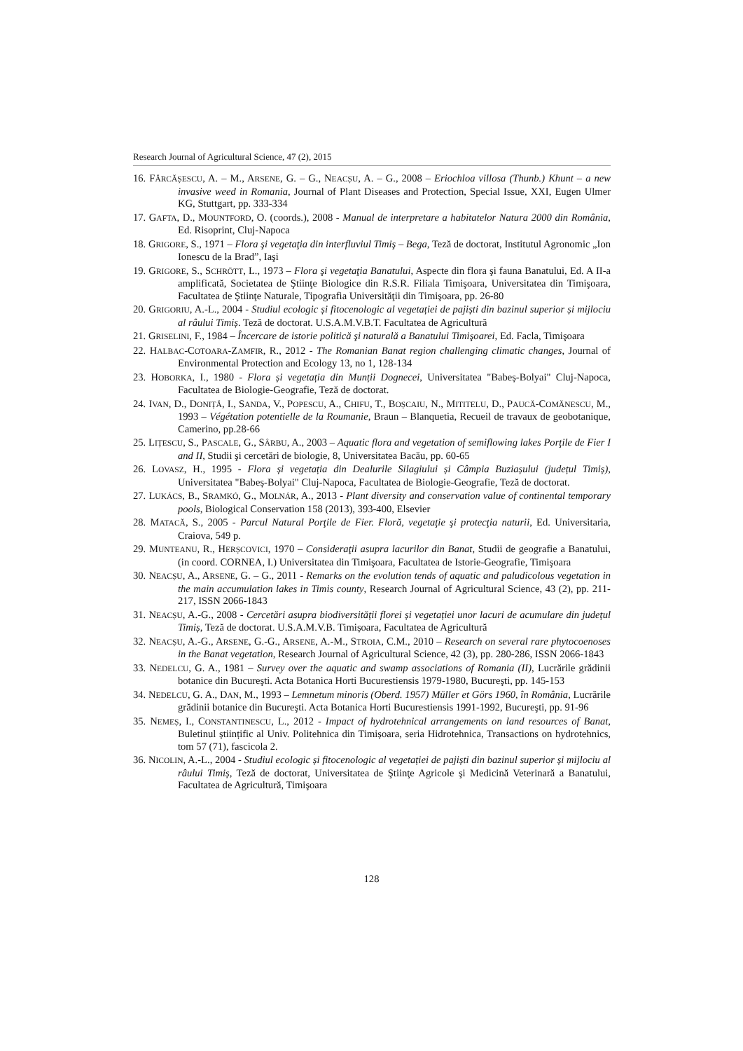Research Journal of Agricultural Science, 47 (2), 2015
16. FĂRCĂȘESCU, A. – M., ARSENE, G. – G., NEACȘU, A. – G., 2008 – Eriochloa villosa (Thunb.) Khunt – a new invasive weed in Romania, Journal of Plant Diseases and Protection, Special Issue, XXI, Eugen Ulmer KG, Stuttgart, pp. 333-334
17. GAFTA, D., MOUNTFORD, O. (coords.), 2008 - Manual de interpretare a habitatelor Natura 2000 din România, Ed. Risoprint, Cluj-Napoca
18. GRIGORE, S., 1971 – Flora şi vegetaţia din interfluviul Timiş – Bega, Teză de doctorat, Institutul Agronomic „Ion Ionescu de la Brad”, Iaşi
19. GRIGORE, S., SCHRÖTT, L., 1973 – Flora şi vegetaţia Banatului, Aspecte din flora şi fauna Banatului, Ed. A II-a amplificată, Societatea de Ştiinţe Biologice din R.S.R. Filiala Timişoara, Universitatea din Timişoara, Facultatea de Ştiinţe Naturale, Tipografia Universităţii din Timişoara, pp. 26-80
20. GRIGORIU, A.-L., 2004 - Studiul ecologic și fitocenologic al vegetației de pajiști din bazinul superior și mijlociu al râului Timiș. Teză de doctorat. U.S.A.M.V.B.T. Facultatea de Agricultură
21. GRISELINI, F., 1984 – Încercare de istorie politică şi naturală a Banatului Timişoarei, Ed. Facla, Timişoara
22. HALBAC-COTOARA-ZAMFIR, R., 2012 - The Romanian Banat region challenging climatic changes, Journal of Environmental Protection and Ecology 13, no 1, 128-134
23. HOBORKA, I., 1980 - Flora și vegetația din Munții Dognecei, Universitatea "Babeș-Bolyai" Cluj-Napoca, Facultatea de Biologie-Geografie, Teză de doctorat.
24. IVAN, D., DONIȚĂ, I., SANDA, V., POPESCU, A., CHIFU, T., BOȘCAIU, N., MITITELU, D., PAUCĂ-COMĂNESCU, M., 1993 – Végétation potentielle de la Roumanie, Braun – Blanquetia, Recueil de travaux de geobotanique, Camerino, pp.28-66
25. LIȚESCU, S., PASCALE, G., SÂRBU, A., 2003 – Aquatic flora and vegetation of semiflowing lakes Porţile de Fier I and II, Studii şi cercetări de biologie, 8, Universitatea Bacău, pp. 60-65
26. LOVASZ, H., 1995 - Flora și vegetația din Dealurile Silagiului și Câmpia Buziașului (județul Timiș), Universitatea "Babeș-Bolyai" Cluj-Napoca, Facultatea de Biologie-Geografie, Teză de doctorat.
27. LUKÁCS, B., SRAMKÓ, G., MOLNÁR, A., 2013 - Plant diversity and conservation value of continental temporary pools, Biological Conservation 158 (2013), 393-400, Elsevier
28. MATACĂ, S., 2005 - Parcul Natural Porţile de Fier. Floră, vegetaţie şi protecţia naturii, Ed. Universitaria, Craiova, 549 p.
29. MUNTEANU, R., HERȘCOVICI, 1970 – Consideraţii asupra lacurilor din Banat, Studii de geografie a Banatului, (in coord. CORNEA, I.) Universitatea din Timişoara, Facultatea de Istorie-Geografie, Timişoara
30. NEACȘU, A., ARSENE, G. – G., 2011 - Remarks on the evolution tends of aquatic and paludicolous vegetation in the main accumulation lakes in Timis county, Research Journal of Agricultural Science, 43 (2), pp. 211-217, ISSN 2066-1843
31. NEACȘU, A.-G., 2008 - Cercetări asupra biodiversității florei și vegetației unor lacuri de acumulare din județul Timiș, Teză de doctorat. U.S.A.M.V.B. Timișoara, Facultatea de Agricultură
32. NEACȘU, A.-G., ARSENE, G.-G., ARSENE, A.-M., STROIA, C.M., 2010 – Research on several rare phytocoenoses in the Banat vegetation, Research Journal of Agricultural Science, 42 (3), pp. 280-286, ISSN 2066-1843
33. NEDELCU, G. A., 1981 – Survey over the aquatic and swamp associations of Romania (II), Lucrările grădinii botanice din Bucureşti. Acta Botanica Horti Bucurestiensis 1979-1980, Bucureşti, pp. 145-153
34. NEDELCU, G. A., DAN, M., 1993 – Lemnetum minoris (Oberd. 1957) Müller et Görs 1960, în România, Lucrările grădinii botanice din Bucureşti. Acta Botanica Horti Bucurestiensis 1991-1992, Bucureşti, pp. 91-96
35. NEMEȘ, I., CONSTANTINESCU, L., 2012 - Impact of hydrotehnical arrangements on land resources of Banat, Buletinul științific al Univ. Politehnica din Timișoara, seria Hidrotehnica, Transactions on hydrotehnics, tom 57 (71), fascicola 2.
36. NICOLIN, A.-L., 2004 - Studiul ecologic și fitocenologic al vegetației de pajiști din bazinul superior și mijlociu al râului Timiș, Teză de doctorat, Universitatea de Ştiinţe Agricole şi Medicină Veterinară a Banatului, Facultatea de Agricultură, Timişoara
128